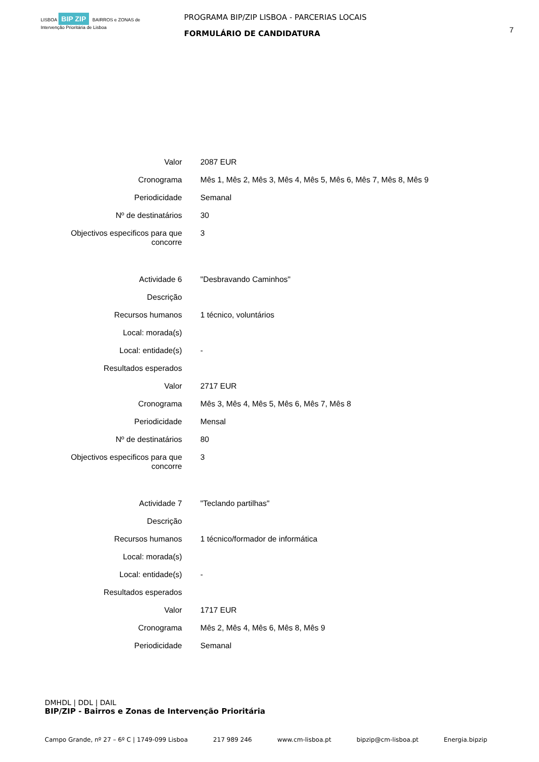LISBOA BIP ZIP BAIRROS e ZONAS de Intervenção Prioritária de Lisboa
PROGRAMA BIP/ZIP LISBOA - PARCERIAS LOCAIS
FORMULÁRIO DE CANDIDATURA
7
| Valor | 2087 EUR |
| Cronograma | Mês 1, Mês 2, Mês 3, Mês 4, Mês 5, Mês 6, Mês 7, Mês 8, Mês 9 |
| Periodicidade | Semanal |
| Nº de destinatários | 30 |
| Objectivos especificos para que concorre | 3 |
| Actividade 6 | "Desbravando Caminhos" |
| Descrição | |
| Recursos humanos | 1 técnico, voluntários |
| Local: morada(s) | |
| Local: entidade(s) | - |
| Resultados esperados | |
| Valor | 2717 EUR |
| Cronograma | Mês 3, Mês 4, Mês 5, Mês 6, Mês 7, Mês 8 |
| Periodicidade | Mensal |
| Nº de destinatários | 80 |
| Objectivos especificos para que concorre | 3 |
| Actividade 7 | "Teclando partilhas" |
| Descrição | |
| Recursos humanos | 1 técnico/formador de informática |
| Local: morada(s) | |
| Local: entidade(s) | - |
| Resultados esperados | |
| Valor | 1717 EUR |
| Cronograma | Mês 2, Mês 4, Mês 6, Mês 8, Mês 9 |
| Periodicidade | Semanal |
DMHDL | DDL | DAIL
BIP/ZIP - Bairros e Zonas de Intervenção Prioritária
Campo Grande, nº 27 – 6º C | 1749-099 Lisboa 217 989 246 www.cm-lisboa.pt bipzip@cm-lisboa.pt Energia.bipzip